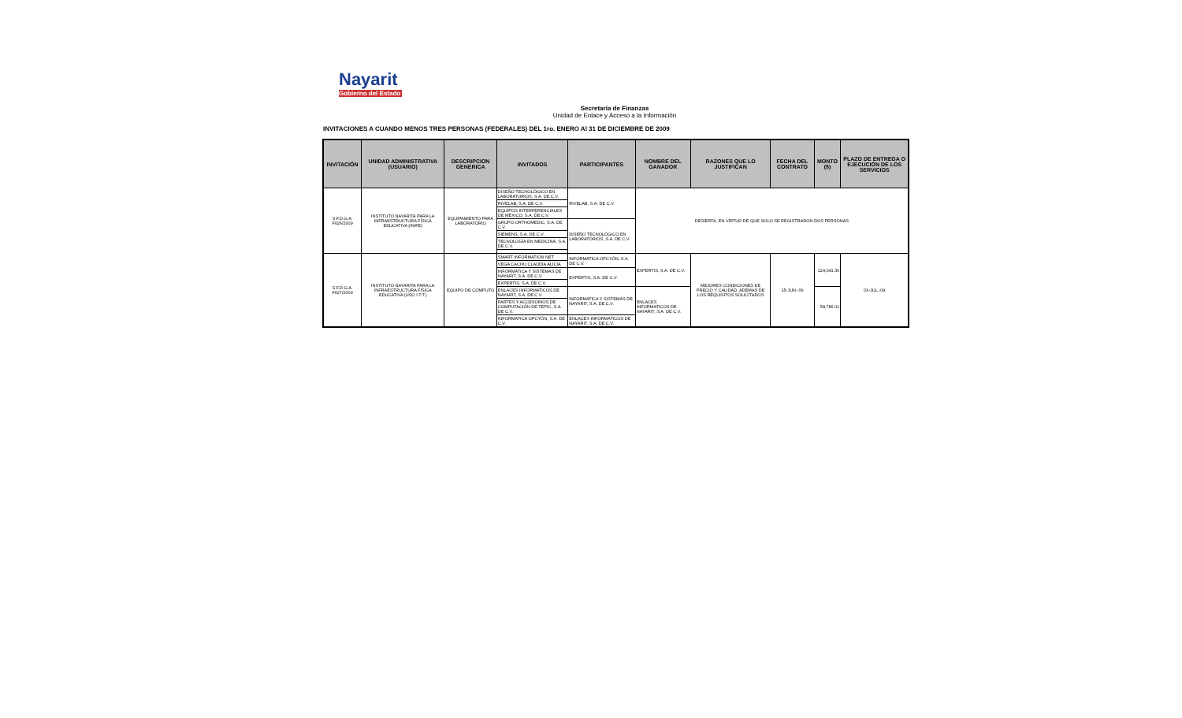Nayarit
Gobierno del Estado
Secretaría de Finanzas
Unidad de Enlace y Acceso a la Información
INVITACIONES A CUANDO MENOS TRES PERSONAS (FEDERALES) DEL 1ro. ENERO Al 31 DE DICIEMBRE DE 2009
| INVITACIÓN | UNIDAD ADMINISTRATIVA (USUARIO) | DESCRIPCION GENERICA | INVITADOS | PARTICIPANTES | NOMBRE DEL GANADOR | RAZONES QUE LO JUSTIFICAN | FECHA DEL CONTRATO | MONTO ($) | PLAZO DE ENTREGA O EJECUCIÓN DE LOS SERVICIOS |
| --- | --- | --- | --- | --- | --- | --- | --- | --- | --- |
| S.F.D.G.A. F026/2009 | INSTITUTO NAYARITA PARA LA INFRAESTRUCTURA FÍSICA EDUCATIVA (INIFE) | EQUIPAMIENTO PARA LABORATORIO | DISEÑO TECNOLÓGICO EN LABORATORIOS, S.A. DE C.V. | RIVELAB, S.A. DE C.V. | DESIERTA, EN VIRTUD DE QUE SOLO SE REGISTRARON DOS PERSONAS | | | | |
| | | | RIVELAB, S.A. DE C.V. | | | | | | |
| | | | EQUIPOS INTERFERENCIALES DE MÉXICO, S.A. DE C.V. | | | | | | |
| | | | GRUPO ORTHOMEDIC, S.A. DE C.V. | DISEÑO TECNOLÓGICO EN LABORATORIOS, S.A. DE C.V. | | | | | |
| | | | SIEMENS, S.A. DE C.V. | | | | | | |
| | | | TECNOLOGÍA EN MEDICINA, S.A. DE C.V. | | | | | | |
| S.F.D.G.A. F027/2009 | INSTITUTO NAYARITA PARA LA INFRAESTRUCTURA FÍSICA EDUCATIVA (USO I.T.T.) | EQUIPO DE CÓMPUTO | SMART INFORMATION NET | INFORMATICA OPCYÓN, S.A. DE C.V. | EXPERTIS, S.A. DE C.V. | MEJORES CONDICIONES DE PRECIO Y CALIDAD, ADEMAS DE LOS REQUISITOS SOLICITADOS | 15-JUN.-09 | 124,041.30 | 03-JUL.-09 |
| | | | VEGA CACHU CLAUDIA ALICIA | | | | | | |
| | | | INFORMATICA Y SISTEMAS DE NAYARIT, S.A. DE C.V. | EXPERTIS, S.A. DE C.V. | | | | | |
| | | | EXPERTIS, S.A. DE C.V. | | | | | | |
| | | | ENLACES INFORMATICOS DE NAYARIT, S.A. DE C.V. | INFORMATICA Y SISTEMAS DE NAYARIT, S.A. DE C.V. | ENLACES INFORMATICOS DE NAYARIT, S.A. DE C.V. | | | 58,786.01 | |
| | | | PARTES Y ACCESORIOS DE COMPUTACIÓN DE TEPIC, S.A. DE C.V. | | | | | | |
| | | | INFORMATICA OPCYÓN, S.A. DE C.V. | ENLACES INFORMATICOS DE NAYARIT, S.A. DE C.V. | | | | | |